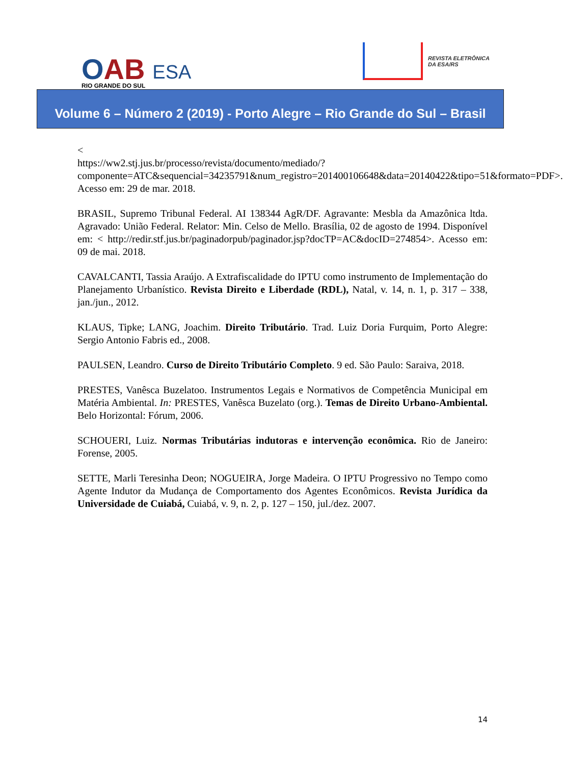OAB
RIO GRANDE DO SUL
ESA
REVISTA ELETRÔNICA
DA ESA/RS
Volume 6 – Número 2 (2019) - Porto Alegre – Rio Grande do Sul – Brasil
<
https://ww2.stj.jus.br/processo/revista/documento/mediado/?componente=ATC&sequencial=34235791&num_registro=201400106648&data=20140422&tipo=51&formato=PDF>.
Acesso em: 29 de mar. 2018.
BRASIL, Supremo Tribunal Federal. AI 138344 AgR/DF. Agravante: Mesbla da Amazônica ltda. Agravado: União Federal. Relator: Min. Celso de Mello. Brasília, 02 de agosto de 1994. Disponível em: < http://redir.stf.jus.br/paginadorpub/paginador.jsp?docTP=AC&docID=274854>. Acesso em: 09 de mai. 2018.
CAVALCANTI, Tassia Araújo. A Extrafiscalidade do IPTU como instrumento de Implementação do Planejamento Urbanístico. Revista Direito e Liberdade (RDL), Natal, v. 14, n. 1, p. 317 – 338, jan./jun., 2012.
KLAUS, Tipke; LANG, Joachim. Direito Tributário. Trad. Luiz Doria Furquim, Porto Alegre: Sergio Antonio Fabris ed., 2008.
PAULSEN, Leandro. Curso de Direito Tributário Completo. 9 ed. São Paulo: Saraiva, 2018.
PRESTES, Vanêsca Buzelatoo. Instrumentos Legais e Normativos de Competência Municipal em Matéria Ambiental. In: PRESTES, Vanêsca Buzelato (org.). Temas de Direito Urbano-Ambiental. Belo Horizontal: Fórum, 2006.
SCHOUERI, Luiz. Normas Tributárias indutoras e intervenção econômica. Rio de Janeiro: Forense, 2005.
SETTE, Marli Teresinha Deon; NOGUEIRA, Jorge Madeira. O IPTU Progressivo no Tempo como Agente Indutor da Mudança de Comportamento dos Agentes Econômicos. Revista Jurídica da Universidade de Cuiabá, Cuiabá, v. 9, n. 2, p. 127 – 150, jul./dez. 2007.
14